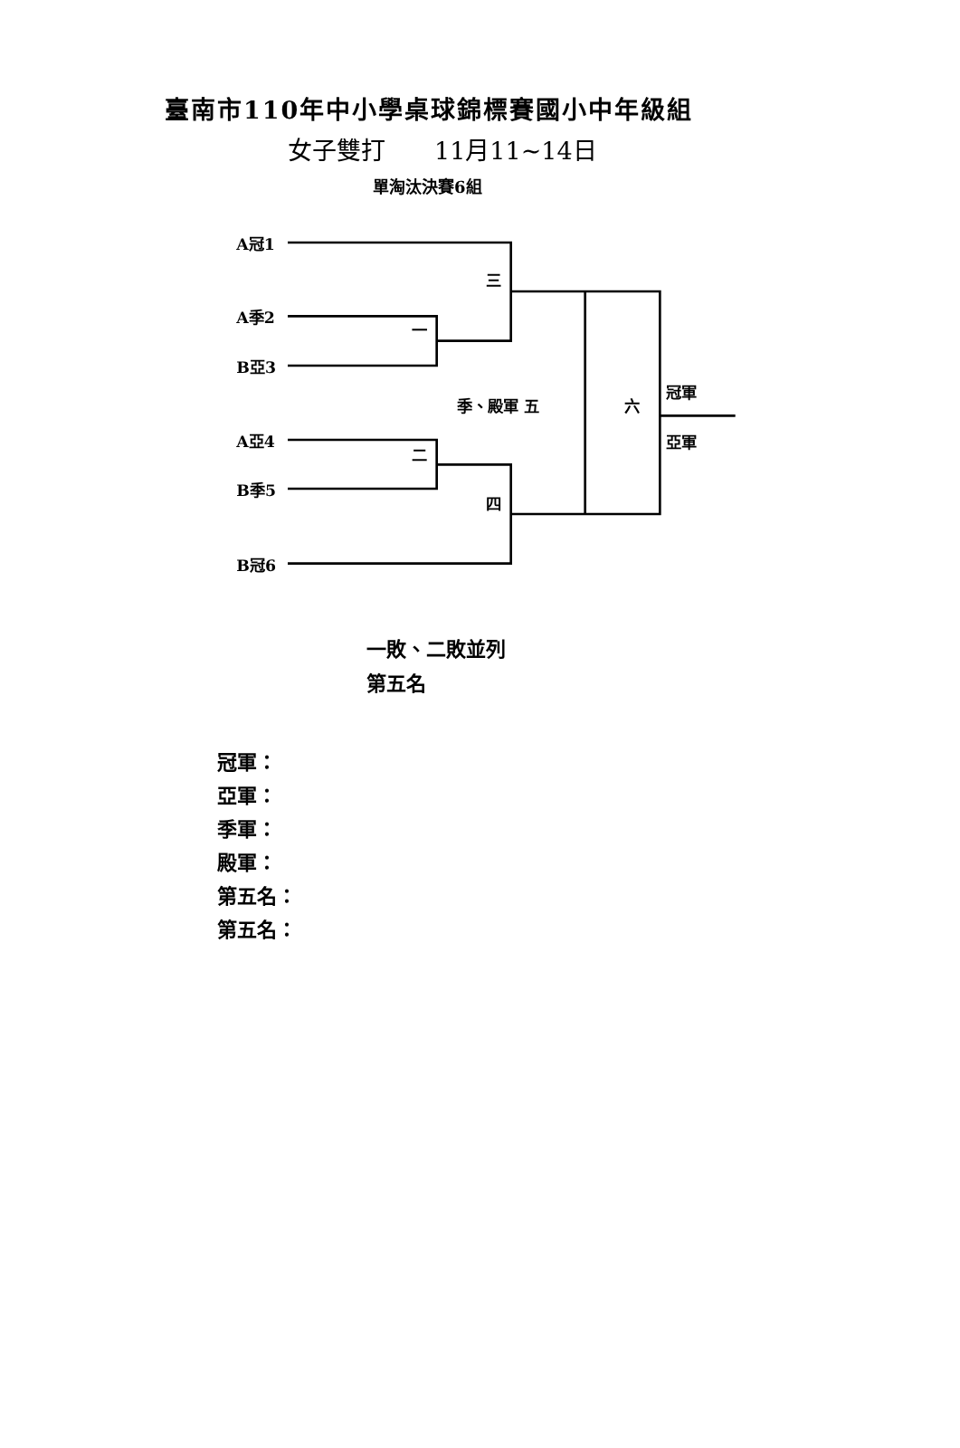臺南市110年中小學桌球錦標賽國小中年級組
女子雙打　　11月11~14日
單淘汰決賽6組
A冠1
三
A季2
一
B亞3
冠軍
季、殿軍 五
六
亞軍
A亞4
二
B季5
四
B冠6
一敗、二敗並列
第五名
冠軍：
亞軍：
季軍：
殿軍：
第五名：
第五名：